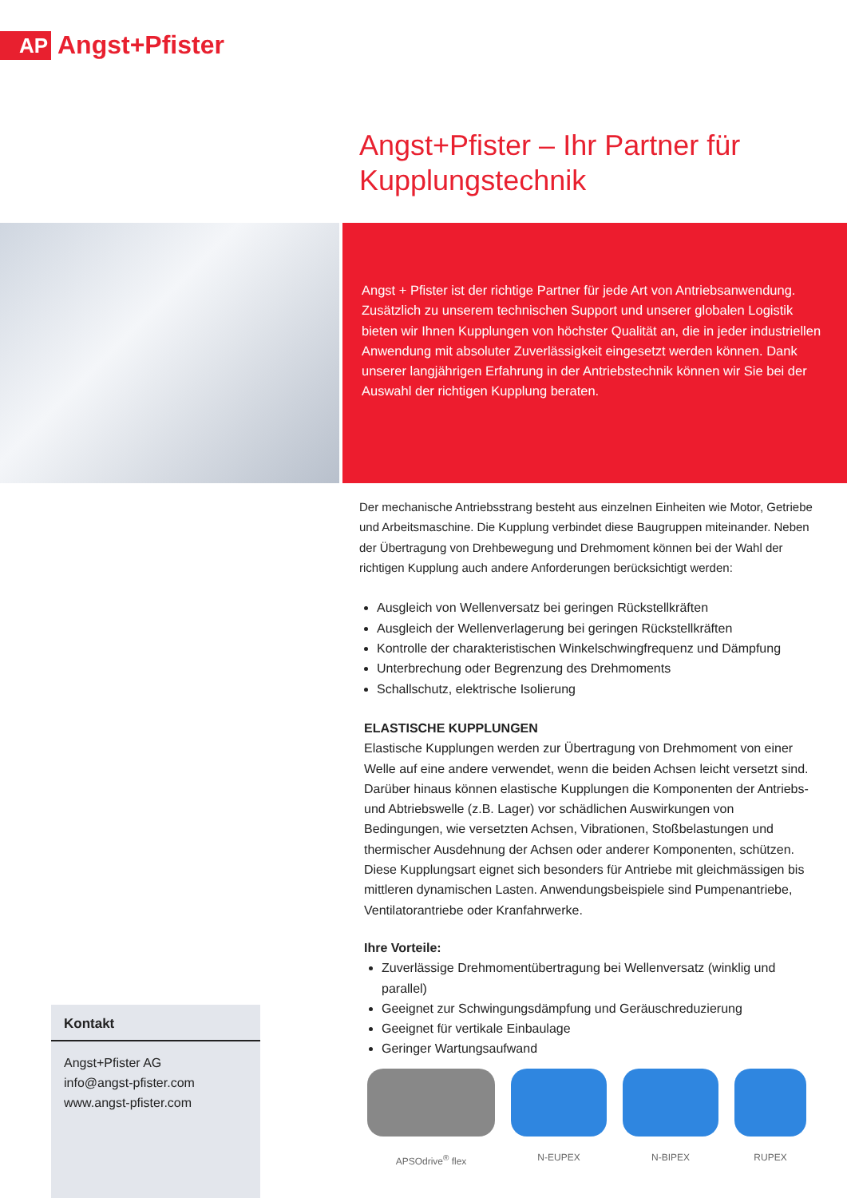AP
Angst+Pfister
Angst+Pfister – Ihr Partner für Kupplungstechnik
Angst + Pfister ist der richtige Partner für jede Art von Antriebsanwendung. Zusätzlich zu unserem technischen Support und unserer globalen Logistik bieten wir Ihnen Kupplungen von höchster Qualität an, die in jeder industriellen Anwendung mit absoluter Zuverlässigkeit eingesetzt werden können. Dank unserer langjährigen Erfahrung in der Antriebstechnik können wir Sie bei der Auswahl der richtigen Kupplung beraten.
Der mechanische Antriebsstrang besteht aus einzelnen Einheiten wie Motor, Getriebe und Arbeitsmaschine. Die Kupplung verbindet diese Baugruppen miteinander. Neben der Übertragung von Drehbewegung und Drehmoment können bei der Wahl der richtigen Kupplung auch andere Anforderungen berücksichtigt werden:
Ausgleich von Wellenversatz bei geringen Rückstellkräften
Ausgleich der Wellenverlagerung bei geringen Rückstellkräften
Kontrolle der charakteristischen Winkelschwingfrequenz und Dämpfung
Unterbrechung oder Begrenzung des Drehmoments
Schallschutz, elektrische Isolierung
ELASTISCHE KUPPLUNGEN
Elastische Kupplungen werden zur Übertragung von Drehmoment von einer Welle auf eine andere verwendet, wenn die beiden Achsen leicht versetzt sind. Darüber hinaus können elastische Kupplungen die Komponenten der Antriebs- und Abtriebswelle (z.B. Lager) vor schädlichen Auswirkungen von Bedingungen, wie versetzten Achsen, Vibrationen, Stoßbelastungen und thermischer Ausdehnung der Achsen oder anderer Komponenten, schützen. Diese Kupplungsart eignet sich besonders für Antriebe mit gleichmässigen bis mittleren dynamischen Lasten. Anwendungsbeispiele sind Pumpenantriebe, Ventilatorantriebe oder Kranfahrwerke.
Ihre Vorteile:
Zuverlässige Drehmomentübertragung bei Wellenversatz (winklig und parallel)
Geeignet zur Schwingungsdämpfung und Geräuschreduzierung
Geeignet für vertikale Einbaulage
Geringer Wartungsaufwand
APSOdrive<sup>®</sup> flex N-EUPEX N-BIPEX RUPEX
Kontakt
Angst+Pfister AG
info@angst-pfister.com
www.angst-pfister.com